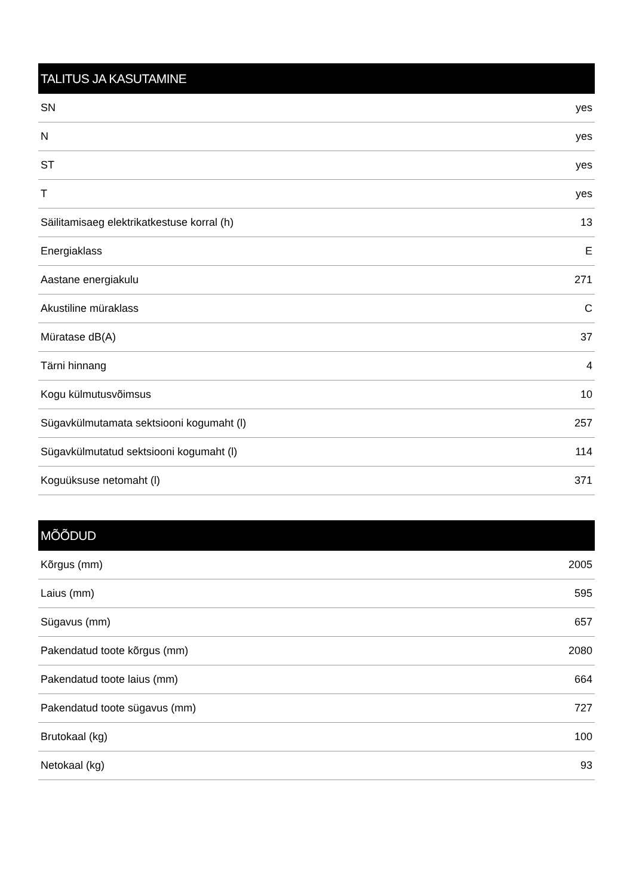| TALITUS JA KASUTAMINE | |
| --- | --- |
| SN | yes |
| N | yes |
| ST | yes |
| T | yes |
| Säilitamisaeg elektrikatkestuse korral (h) | 13 |
| Energiaklass | E |
| Aastane energiakulu | 271 |
| Akustiline müraklass | C |
| Müratase dB(A) | 37 |
| Tärni hinnang | 4 |
| Kogu külmutusvõimsus | 10 |
| Sügavkülmutamata sektsiooni kogumaht (l) | 257 |
| Sügavkülmutatud sektsiooni kogumaht (l) | 114 |
| Koguüksuse netomaht (l) | 371 |
| MÕÕDUD | |
| --- | --- |
| Kõrgus (mm) | 2005 |
| Laius (mm) | 595 |
| Sügavus (mm) | 657 |
| Pakendatud toote kõrgus (mm) | 2080 |
| Pakendatud toote laius (mm) | 664 |
| Pakendatud toote sügavus (mm) | 727 |
| Brutokaal (kg) | 100 |
| Netokaal (kg) | 93 |